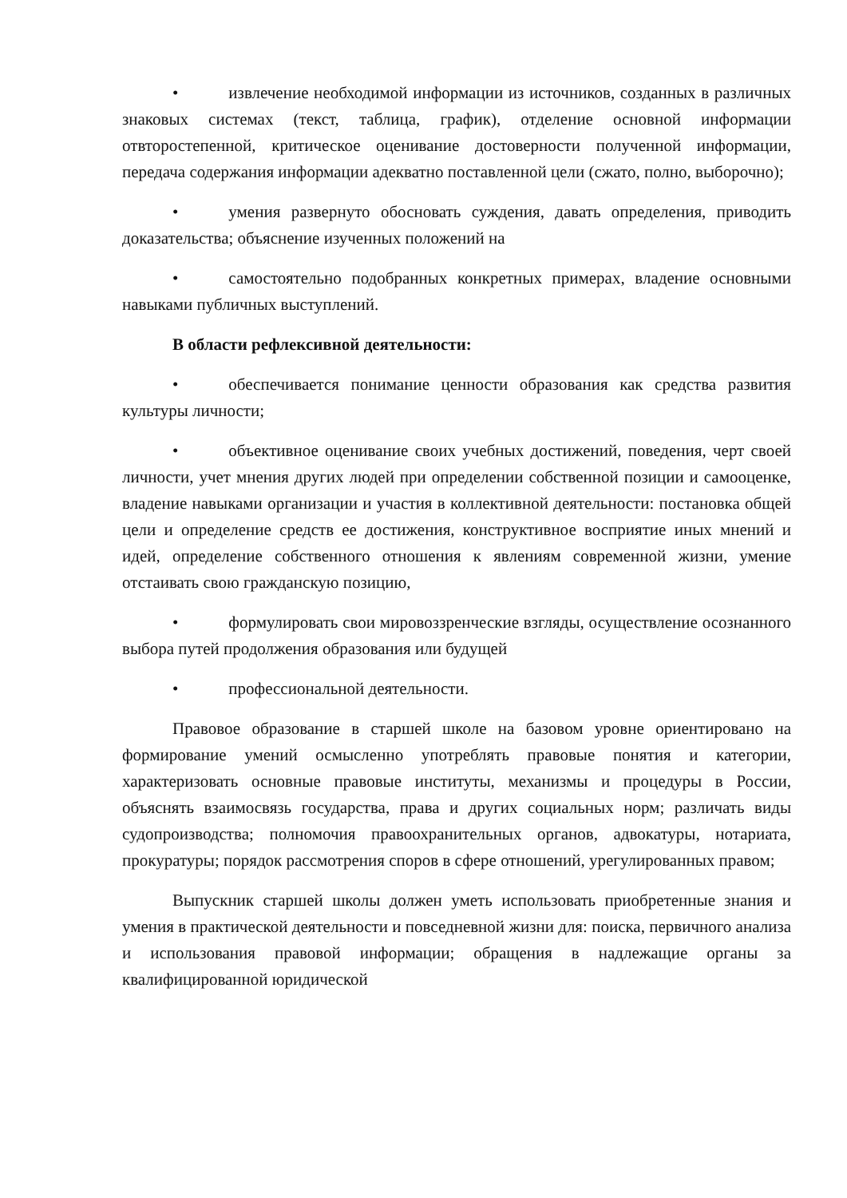• извлечение необходимой информации из источников, созданных в различных знаковых системах (текст, таблица, график), отделение основной информации отвторостепенной, критическое оценивание достоверности полученной информации, передача содержания информации адекватно поставленной цели (сжато, полно, выборочно);
• умения развернуто обосновать суждения, давать определения, приводить доказательства; объяснение изученных положений на
• самостоятельно подобранных конкретных примерах, владение основными навыками публичных выступлений.
В области рефлексивной деятельности:
• обеспечивается понимание ценности образования как средства развития культуры личности;
• объективное оценивание своих учебных достижений, поведения, черт своей личности, учет мнения других людей при определении собственной позиции и самооценке, владение навыками организации и участия в коллективной деятельности: постановка общей цели и определение средств ее достижения, конструктивное восприятие иных мнений и идей, определение собственного отношения к явлениям современной жизни, умение отстаивать свою гражданскую позицию,
• формулировать свои мировоззренческие взгляды, осуществление осознанного выбора путей продолжения образования или будущей
• профессиональной деятельности.
Правовое образование в старшей школе на базовом уровне ориентировано на формирование умений осмысленно употреблять правовые понятия и категории, характеризовать основные правовые институты, механизмы и процедуры в России, объяснять взаимосвязь государства, права и других социальных норм; различать виды судопроизводства; полномочия правоохранительных органов, адвокатуры, нотариата, прокуратуры; порядок рассмотрения споров в сфере отношений, урегулированных правом;
Выпускник старшей школы должен уметь использовать приобретенные знания и умения в практической деятельности и повседневной жизни для: поиска, первичного анализа и использования правовой информации; обращения в надлежащие органы за квалифицированной юридической